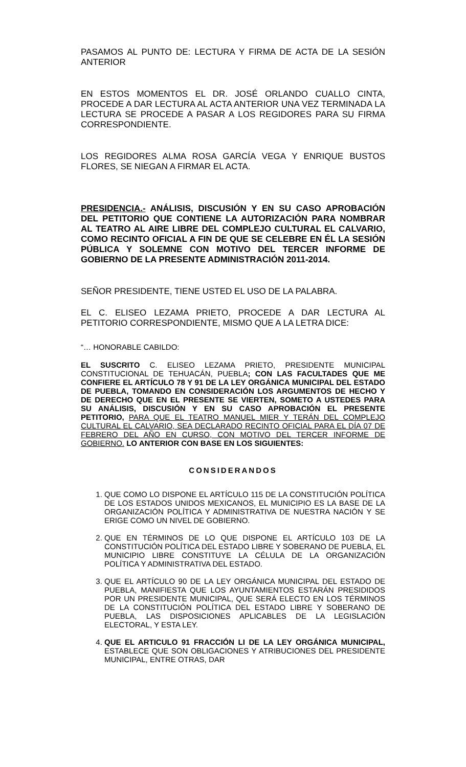PASAMOS AL PUNTO DE: LECTURA Y FIRMA DE ACTA DE LA SESIÓN ANTERIOR
EN ESTOS MOMENTOS EL DR. JOSÉ ORLANDO CUALLO CINTA, PROCEDE A DAR LECTURA AL ACTA ANTERIOR UNA VEZ TERMINADA LA LECTURA SE PROCEDE A PASAR A LOS REGIDORES PARA SU FIRMA CORRESPONDIENTE.
LOS REGIDORES ALMA ROSA GARCÍA VEGA Y ENRIQUE BUSTOS FLORES, SE NIEGAN A FIRMAR EL ACTA.
PRESIDENCIA.- ANÁLISIS, DISCUSIÓN Y EN SU CASO APROBACIÓN DEL PETITORIO QUE CONTIENE LA AUTORIZACIÓN PARA NOMBRAR AL TEATRO AL AIRE LIBRE DEL COMPLEJO CULTURAL EL CALVARIO, COMO RECINTO OFICIAL A FIN DE QUE SE CELEBRE EN ÉL LA SESIÓN PÚBLICA Y SOLEMNE CON MOTIVO DEL TERCER INFORME DE GOBIERNO DE LA PRESENTE ADMINISTRACIÓN 2011-2014.
SEÑOR PRESIDENTE, TIENE USTED EL USO DE LA PALABRA.
EL C. ELISEO LEZAMA PRIETO, PROCEDE A DAR LECTURA AL PETITORIO CORRESPONDIENTE, MISMO QUE A LA LETRA DICE:
“… HONORABLE CABILDO:
EL SUSCRITO C. ELISEO LEZAMA PRIETO, PRESIDENTE MUNICIPAL CONSTITUCIONAL DE TEHUACÁN, PUEBLA; CON LAS FACULTADES QUE ME CONFIERE EL ARTÍCULO 78 Y 91 DE LA LEY ORGÁNICA MUNICIPAL DEL ESTADO DE PUEBLA, TOMANDO EN CONSIDERACIÓN LOS ARGUMENTOS DE HECHO Y DE DERECHO QUE EN EL PRESENTE SE VIERTEN, SOMETO A USTEDES PARA SU ANÁLISIS, DISCUSIÓN Y EN SU CASO APROBACIÓN EL PRESENTE PETITORIO, PARA QUE EL TEATRO MANUEL MIER Y TERÁN DEL COMPLEJO CULTURAL EL CALVARIO, SEA DECLARADO RECINTO OFICIAL PARA EL DÍA 07 DE FEBRERO DEL AÑO EN CURSO, CON MOTIVO DEL TERCER INFORME DE GOBIERNO. LO ANTERIOR CON BASE EN LOS SIGUIENTES:
CONSIDERANDOS
1. QUE COMO LO DISPONE EL ARTÍCULO 115 DE LA CONSTITUCIÓN POLÍTICA DE LOS ESTADOS UNIDOS MEXICANOS, EL MUNICIPIO ES LA BASE DE LA ORGANIZACIÓN POLÍTICA Y ADMINISTRATIVA DE NUESTRA NACIÓN Y SE ERIGE COMO UN NIVEL DE GOBIERNO.
2. QUE EN TÉRMINOS DE LO QUE DISPONE EL ARTÍCULO 103 DE LA CONSTITUCIÓN POLÍTICA DEL ESTADO LIBRE Y SOBERANO DE PUEBLA, EL MUNICIPIO LIBRE CONSTITUYE LA CÉLULA DE LA ORGANIZACIÓN POLÍTICA Y ADMINISTRATIVA DEL ESTADO.
3. QUE EL ARTÍCULO 90 DE LA LEY ORGÁNICA MUNICIPAL DEL ESTADO DE PUEBLA, MANIFIESTA QUE LOS AYUNTAMIENTOS ESTARÁN PRESIDIDOS POR UN PRESIDENTE MUNICIPAL, QUE SERÁ ELECTO EN LOS TÉRMINOS DE LA CONSTITUCIÓN POLÍTICA DEL ESTADO LIBRE Y SOBERANO DE PUEBLA, LAS DISPOSICIONES APLICABLES DE LA LEGISLACIÓN ELECTORAL, Y ESTA LEY.
4. QUE EL ARTICULO 91 FRACCIÓN LI DE LA LEY ORGÁNICA MUNICIPAL, ESTABLECE QUE SON OBLIGACIONES Y ATRIBUCIONES DEL PRESIDENTE MUNICIPAL, ENTRE OTRAS, DAR